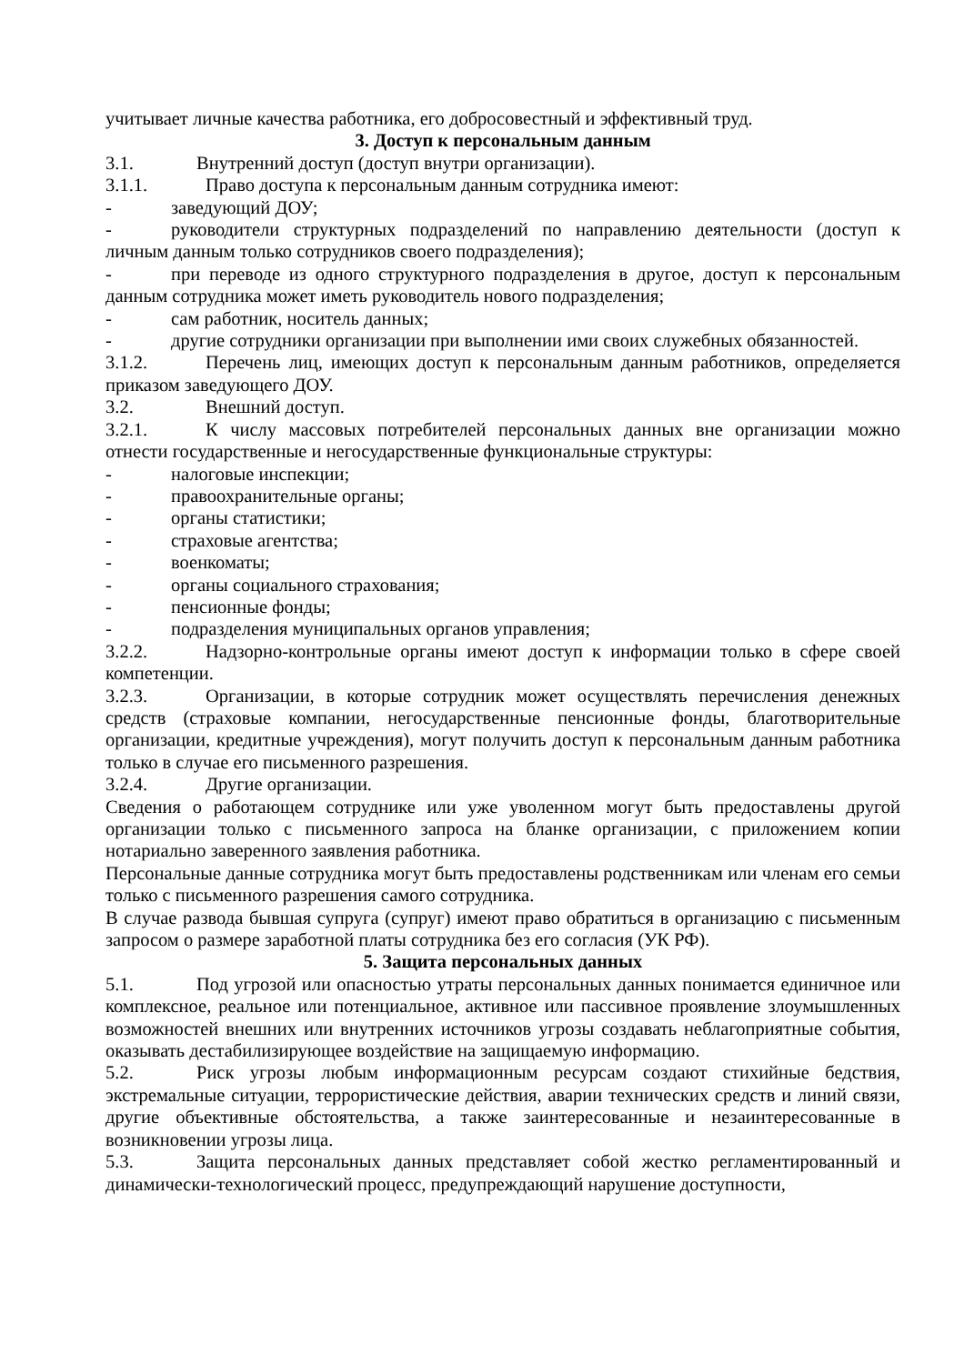учитывает личные качества работника, его добросовестный и эффективный труд.
3. Доступ к персональным данным
3.1. Внутренний доступ (доступ внутри организации).
3.1.1. Право доступа к персональным данным сотрудника имеют:
- заведующий ДОУ;
- руководители структурных подразделений по направлению деятельности (доступ к личным данным только сотрудников своего подразделения);
- при переводе из одного структурного подразделения в другое, доступ к персональным данным сотрудника может иметь руководитель нового подразделения;
- сам работник, носитель данных;
- другие сотрудники организации при выполнении ими своих служебных обязанностей.
3.1.2. Перечень лиц, имеющих доступ к персональным данным работников, определяется приказом заведующего ДОУ.
3.2. Внешний доступ.
3.2.1. К числу массовых потребителей персональных данных вне организации можно отнести государственные и негосударственные функциональные структуры:
- налоговые инспекции;
- правоохранительные органы;
- органы статистики;
- страховые агентства;
- военкоматы;
- органы социального страхования;
- пенсионные фонды;
- подразделения муниципальных органов управления;
3.2.2. Надзорно-контрольные органы имеют доступ к информации только в сфере своей компетенции.
3.2.3. Организации, в которые сотрудник может осуществлять перечисления денежных средств (страховые компании, негосударственные пенсионные фонды, благотворительные организации, кредитные учреждения), могут получить доступ к персональным данным работника только в случае его письменного разрешения.
3.2.4. Другие организации.
Сведения о работающем сотруднике или уже уволенном могут быть предоставлены другой организации только с письменного запроса на бланке организации, с приложением копии нотариально заверенного заявления работника.
Персональные данные сотрудника могут быть предоставлены родственникам или членам его семьи только с письменного разрешения самого сотрудника.
В случае развода бывшая супруга (супруг) имеют право обратиться в организацию с письменным запросом о размере заработной платы сотрудника без его согласия (УК РФ).
5. Защита персональных данных
5.1. Под угрозой или опасностью утраты персональных данных понимается единичное или комплексное, реальное или потенциальное, активное или пассивное проявление злоумышленных возможностей внешних или внутренних источников угрозы создавать неблагоприятные события, оказывать дестабилизирующее воздействие на защищаемую информацию.
5.2. Риск угрозы любым информационным ресурсам создают стихийные бедствия, экстремальные ситуации, террористические действия, аварии технических средств и линий связи, другие объективные обстоятельства, а также заинтересованные и незаинтересованные в возникновении угрозы лица.
5.3. Защита персональных данных представляет собой жестко регламентированный и динамически-технологический процесс, предупреждающий нарушение доступности,